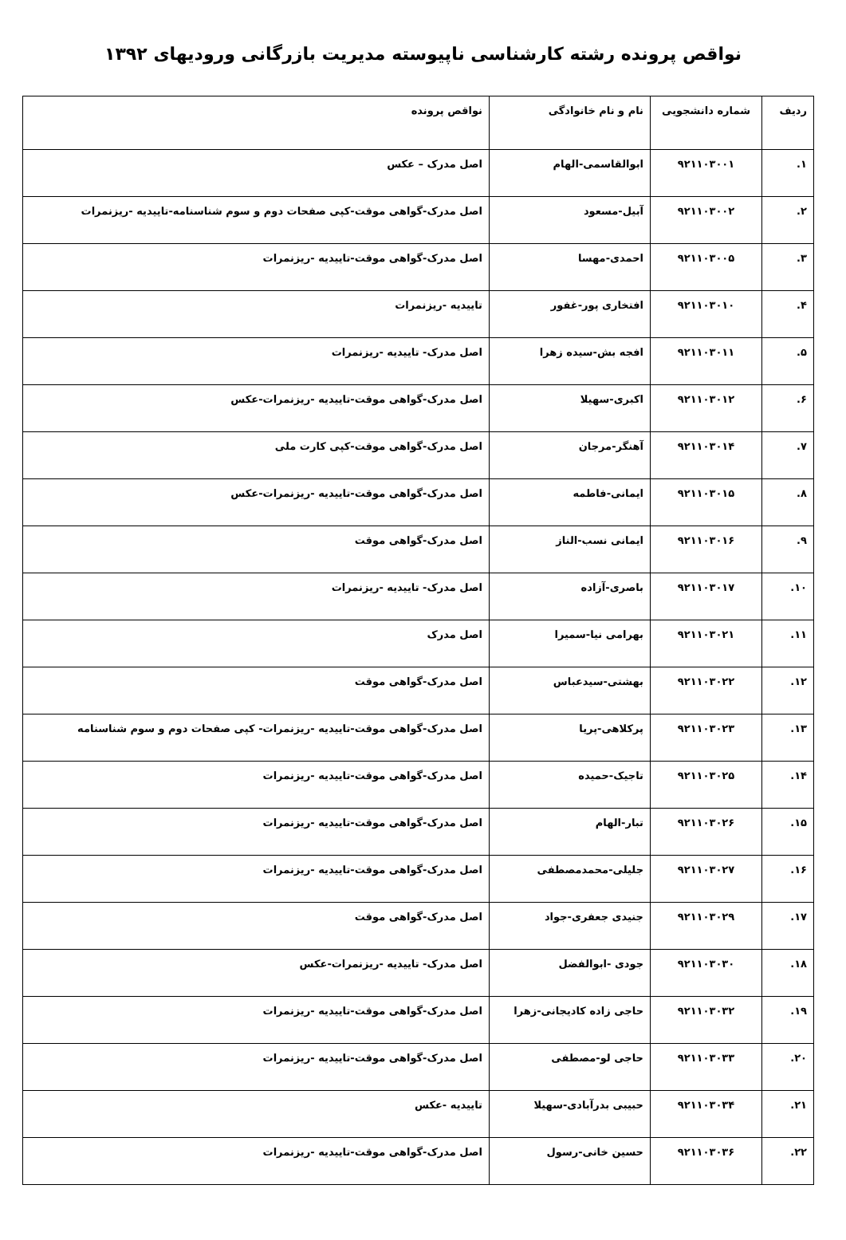نواقص پرونده رشته کارشناسی ناپیوسته مدیریت بازرگانی ورودیهای ۱۳۹۲
| ردیف | شماره دانشجویی | نام و نام خانوادگی | نواقص پرونده |
| --- | --- | --- | --- |
| ۱. | ۹۲۱۱۰۳۰۰۱ | ابوالقاسمی-الهام | اصل مدرک – عکس |
| ۲. | ۹۲۱۱۰۳۰۰۲ | آبیل-مسعود | اصل مدرک-گواهی موقت-کپی صفحات دوم و سوم شناسنامه-تاییدیه -ریزنمرات |
| ۳. | ۹۲۱۱۰۳۰۰۵ | احمدی-مهسا | اصل مدرک-گواهی موقت-تاییدیه -ریزنمرات |
| ۴. | ۹۲۱۱۰۳۰۱۰ | افتخاری پور-غفور | تاییدیه -ریزنمرات |
| ۵. | ۹۲۱۱۰۳۰۱۱ | افجه بش-سیده زهرا | اصل مدرک- تاییدیه -ریزنمرات |
| ۶. | ۹۲۱۱۰۳۰۱۲ | اکبری-سهیلا | اصل مدرک-گواهی موقت-تاییدیه -ریزنمرات-عکس |
| ۷. | ۹۲۱۱۰۳۰۱۴ | آهنگر-مرجان | اصل مدرک-گواهی موقت-کپی کارت ملی |
| ۸. | ۹۲۱۱۰۳۰۱۵ | ایمانی-فاطمه | اصل مدرک-گواهی موقت-تاییدیه -ریزنمرات-عکس |
| ۹. | ۹۲۱۱۰۳۰۱۶ | ایمانی نسب-الناز | اصل مدرک-گواهی موقت |
| ۱۰. | ۹۲۱۱۰۳۰۱۷ | باصری-آزاده | اصل مدرک- تاییدیه -ریزنمرات |
| ۱۱. | ۹۲۱۱۰۳۰۲۱ | بهرامی نیا-سمیرا | اصل مدرک |
| ۱۲. | ۹۲۱۱۰۳۰۲۲ | بهشتی-سیدعباس | اصل مدرک-گواهی موقت |
| ۱۳. | ۹۲۱۱۰۳۰۲۳ | پرکلاهی-پریا | اصل مدرک-گواهی موقت-تاییدیه -ریزنمرات- کپی صفحات دوم و سوم شناسنامه |
| ۱۴. | ۹۲۱۱۰۳۰۲۵ | تاجیک-حمیده | اصل مدرک-گواهی موقت-تاییدیه -ریزنمرات |
| ۱۵. | ۹۲۱۱۰۳۰۲۶ | تبار-الهام | اصل مدرک-گواهی موقت-تاییدیه -ریزنمرات |
| ۱۶. | ۹۲۱۱۰۳۰۲۷ | جلیلی-محمدمصطفی | اصل مدرک-گواهی موقت-تاییدیه -ریزنمرات |
| ۱۷. | ۹۲۱۱۰۳۰۲۹ | جنیدی جعفری-جواد | اصل مدرک-گواهی موقت |
| ۱۸. | ۹۲۱۱۰۳۰۳۰ | جودی -ابوالفضل | اصل مدرک- تاییدیه -ریزنمرات-عکس |
| ۱۹. | ۹۲۱۱۰۳۰۳۲ | حاجی زاده کادیجانی-زهرا | اصل مدرک-گواهی موقت-تاییدیه -ریزنمرات |
| ۲۰. | ۹۲۱۱۰۳۰۳۳ | حاجی لو-مصطفی | اصل مدرک-گواهی موقت-تاییدیه -ریزنمرات |
| ۲۱. | ۹۲۱۱۰۳۰۳۴ | حبیبی بدرآبادی-سهیلا | تاییدیه -عکس |
| ۲۲. | ۹۲۱۱۰۳۰۳۶ | حسین خانی-رسول | اصل مدرک-گواهی موقت-تاییدیه -ریزنمرات |